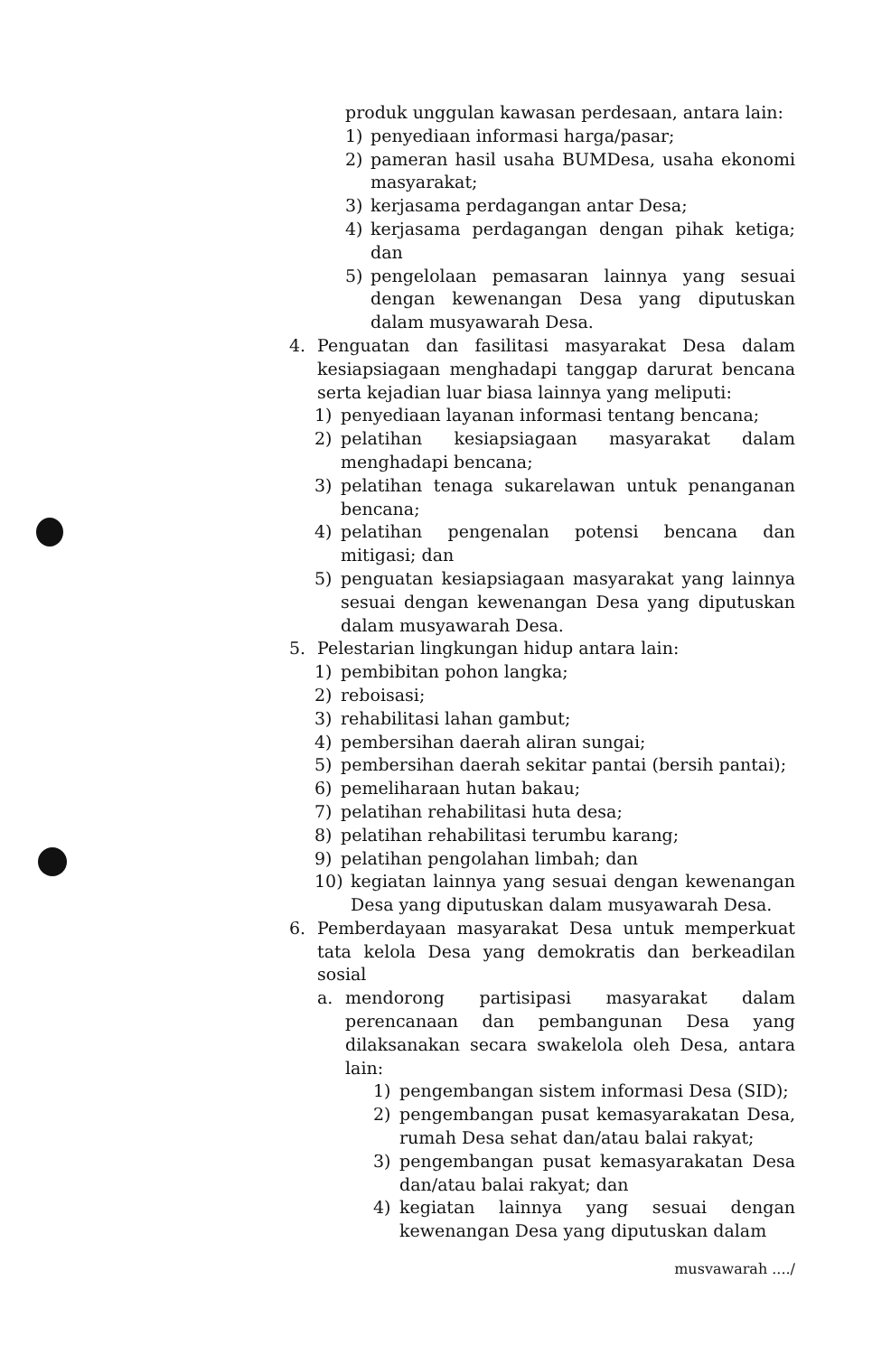produk unggulan kawasan perdesaan, antara lain:
1) penyediaan informasi harga/pasar;
2) pameran hasil usaha BUMDesa, usaha ekonomi masyarakat;
3) kerjasama perdagangan antar Desa;
4) kerjasama perdagangan dengan pihak ketiga; dan
5) pengelolaan pemasaran lainnya yang sesuai dengan kewenangan Desa yang diputuskan dalam musyawarah Desa.
4. Penguatan dan fasilitasi masyarakat Desa dalam kesiapsiagaan menghadapi tanggap darurat bencana serta kejadian luar biasa lainnya yang meliputi:
1) penyediaan layanan informasi tentang bencana;
2) pelatihan kesiapsiagaan masyarakat dalam menghadapi bencana;
3) pelatihan tenaga sukarelawan untuk penanganan bencana;
4) pelatihan pengenalan potensi bencana dan mitigasi; dan
5) penguatan kesiapsiagaan masyarakat yang lainnya sesuai dengan kewenangan Desa yang diputuskan dalam musyawarah Desa.
5. Pelestarian lingkungan hidup antara lain:
1) pembibitan pohon langka;
2) reboisasi;
3) rehabilitasi lahan gambut;
4) pembersihan daerah aliran sungai;
5) pembersihan daerah sekitar pantai (bersih pantai);
6) pemeliharaan hutan bakau;
7) pelatihan rehabilitasi huta desa;
8) pelatihan rehabilitasi terumbu karang;
9) pelatihan pengolahan limbah; dan
10) kegiatan lainnya yang sesuai dengan kewenangan Desa yang diputuskan dalam musyawarah Desa.
6. Pemberdayaan masyarakat Desa untuk memperkuat tata kelola Desa yang demokratis dan berkeadilan sosial
a. mendorong partisipasi masyarakat dalam perencanaan dan pembangunan Desa yang dilaksanakan secara swakelola oleh Desa, antara lain:
1) pengembangan sistem informasi Desa (SID);
2) pengembangan pusat kemasyarakatan Desa, rumah Desa sehat dan/atau balai rakyat;
3) pengembangan pusat kemasyarakatan Desa dan/atau balai rakyat; dan
4) kegiatan lainnya yang sesuai dengan kewenangan Desa yang diputuskan dalam
musvawarah ..../